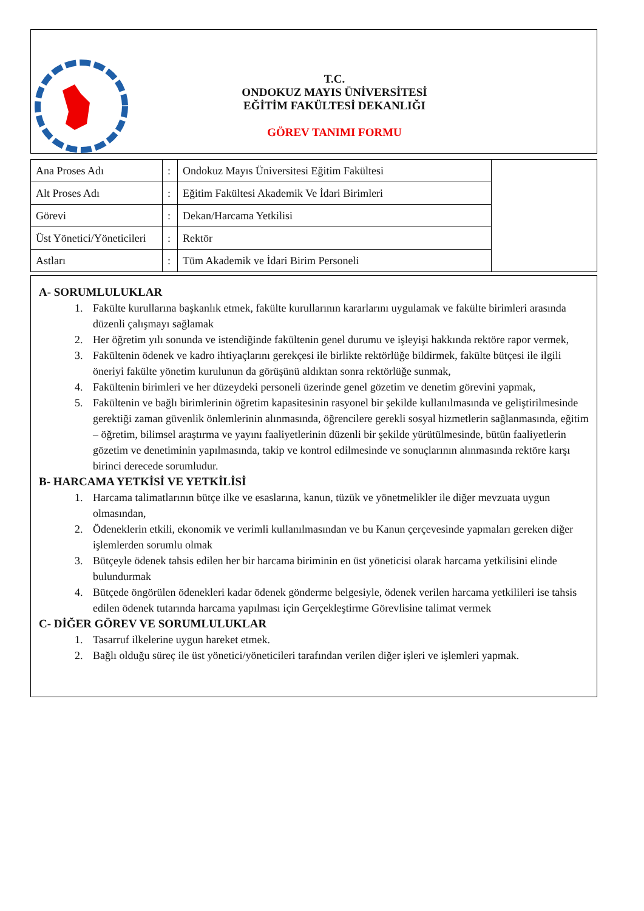T.C.
ONDOKUZ MAYIS ÜNİVERSİTESİ
EĞİTİM FAKÜLTESİ DEKANLIĞI
GÖREV TANIMI FORMU
| Ana Proses Adı | : | Ondokuz Mayıs Üniversitesi Eğitim Fakültesi | |
| Alt Proses Adı | : | Eğitim Fakültesi Akademik Ve İdari Birimleri | |
| Görevi | : | Dekan/Harcama Yetkilisi | |
| Üst Yönetici/Yöneticileri | : | Rektör | |
| Astları | : | Tüm Akademik ve İdari Birim Personeli | |
A- SORUMLULUKLAR
1. Fakülte kurullarına başkanlık etmek, fakülte kurullarının kararlarını uygulamak ve fakülte birimleri arasında düzenli çalışmayı sağlamak
2. Her öğretim yılı sonunda ve istendiğinde fakültenin genel durumu ve işleyişi hakkında rektöre rapor vermek,
3. Fakültenin ödenek ve kadro ihtiyaçlarını gerekçesi ile birlikte rektörlüğe bildirmek, fakülte bütçesi ile ilgili öneriyi fakülte yönetim kurulunun da görüşünü aldıktan sonra rektörlüğe sunmak,
4. Fakültenin birimleri ve her düzeydeki personeli üzerinde genel gözetim ve denetim görevini yapmak,
5. Fakültenin ve bağlı birimlerinin öğretim kapasitesinin rasyonel bir şekilde kullanılmasında ve geliştirilmesinde gerektiği zaman güvenlik önlemlerinin alınmasında, öğrencilere gerekli sosyal hizmetlerin sağlanmasında, eğitim – öğretim, bilimsel araştırma ve yayını faaliyetlerinin düzenli bir şekilde yürütülmesinde, bütün faaliyetlerin gözetim ve denetiminin yapılmasında, takip ve kontrol edilmesinde ve sonuçlarının alınmasında rektöre karşı birinci derecede sorumludur.
B- HARCAMA YETKİSİ VE YETKİLİSİ
1. Harcama talimatlarının bütçe ilke ve esaslarına, kanun, tüzük ve yönetmelikler ile diğer mevzuata uygun olmasından,
2. Ödeneklerin etkili, ekonomik ve verimli kullanılmasından ve bu Kanun çerçevesinde yapmaları gereken diğer işlemlerden sorumlu olmak
3. Bütçeyle ödenek tahsis edilen her bir harcama biriminin en üst yöneticisi olarak harcama yetkilisini elinde bulundurmak
4. Bütçede öngörülen ödenekleri kadar ödenek gönderme belgesiyle, ödenek verilen harcama yetkilileri ise tahsis edilen ödenek tutarında harcama yapılması için Gerçekleştirme Görevlisine talimat vermek
C- DİĞER GÖREV VE SORUMLULUKLAR
1. Tasarruf ilkelerine uygun hareket etmek.
2. Bağlı olduğu süreç ile üst yönetici/yöneticileri tarafından verilen diğer işleri ve işlemleri yapmak.